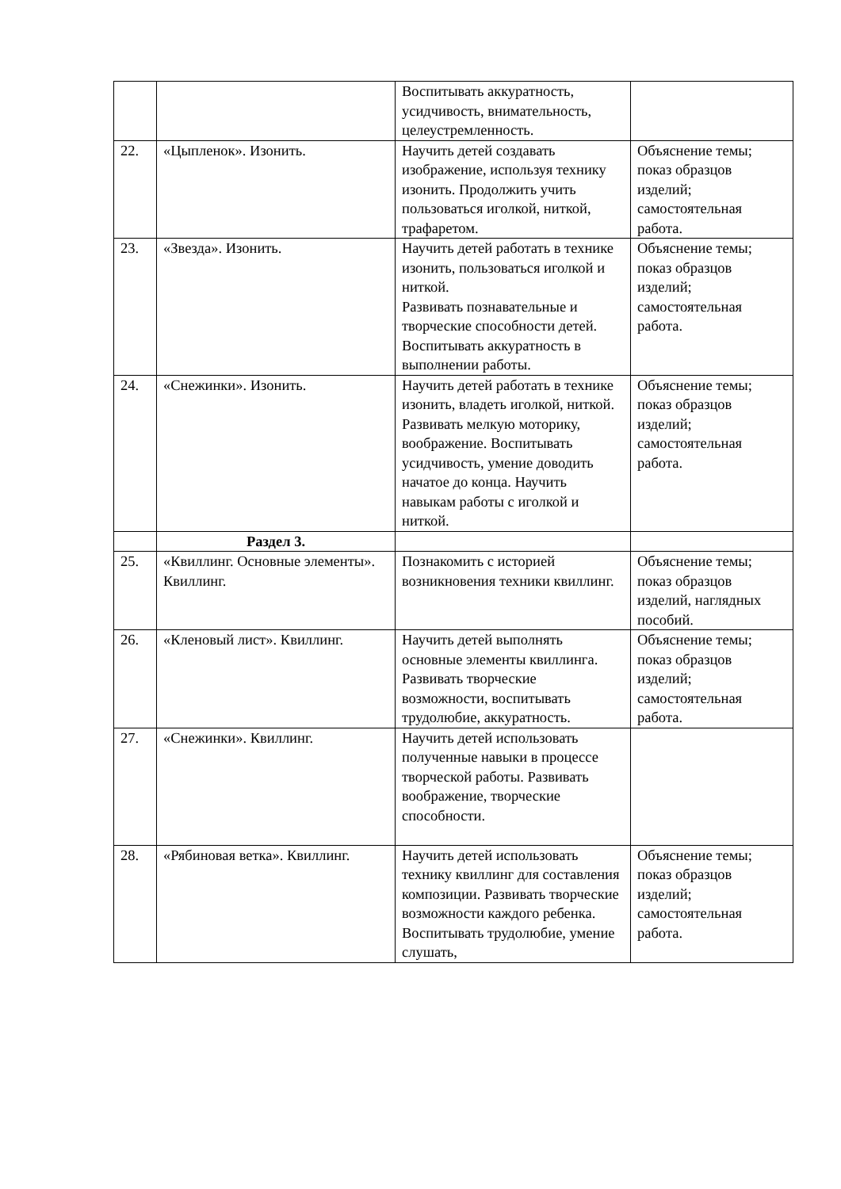| | | Воспитывать аккуратность, усидчивость, внимательность, целеустремленность. | |
| 22. | «Цыпленок». Изонить. | Научить детей создавать изображение, используя технику изонить. Продолжить учить пользоваться иголкой, ниткой, трафаретом. | Объяснение темы; показ образцов изделий; самостоятельная работа. |
| 23. | «Звезда». Изонить. | Научить детей работать в технике изонить, пользоваться иголкой и ниткой. Развивать познавательные и творческие способности детей. Воспитывать аккуратность в выполнении работы. | Объяснение темы; показ образцов изделий; самостоятельная работа. |
| 24. | «Снежинки». Изонить. | Научить детей работать в технике изонить, владеть иголкой, ниткой. Развивать мелкую моторику, воображение. Воспитывать усидчивость, умение доводить начатое до конца. Научить навыкам работы с иголкой и ниткой. | Объяснение темы; показ образцов изделий; самостоятельная работа. |
| | Раздел 3. | | |
| 25. | «Квиллинг. Основные элементы». Квиллинг. | Познакомить с историей возникновения техники квиллинг. | Объяснение темы; показ образцов изделий, наглядных пособий. |
| 26. | «Кленовый лист». Квиллинг. | Научить детей выполнять основные элементы квиллинга. Развивать творческие возможности, воспитывать трудолюбие, аккуратность. | Объяснение темы; показ образцов изделий; самостоятельная работа. |
| 27. | «Снежинки». Квиллинг. | Научить детей использовать полученные навыки в процессе творческой работы. Развивать воображение, творческие способности. | |
| 28. | «Рябиновая ветка». Квиллинг. | Научить детей использовать технику квиллинг для составления композиции. Развивать творческие возможности каждого ребенка. Воспитывать трудолюбие, умение слушать, | Объяснение темы; показ образцов изделий; самостоятельная работа. |